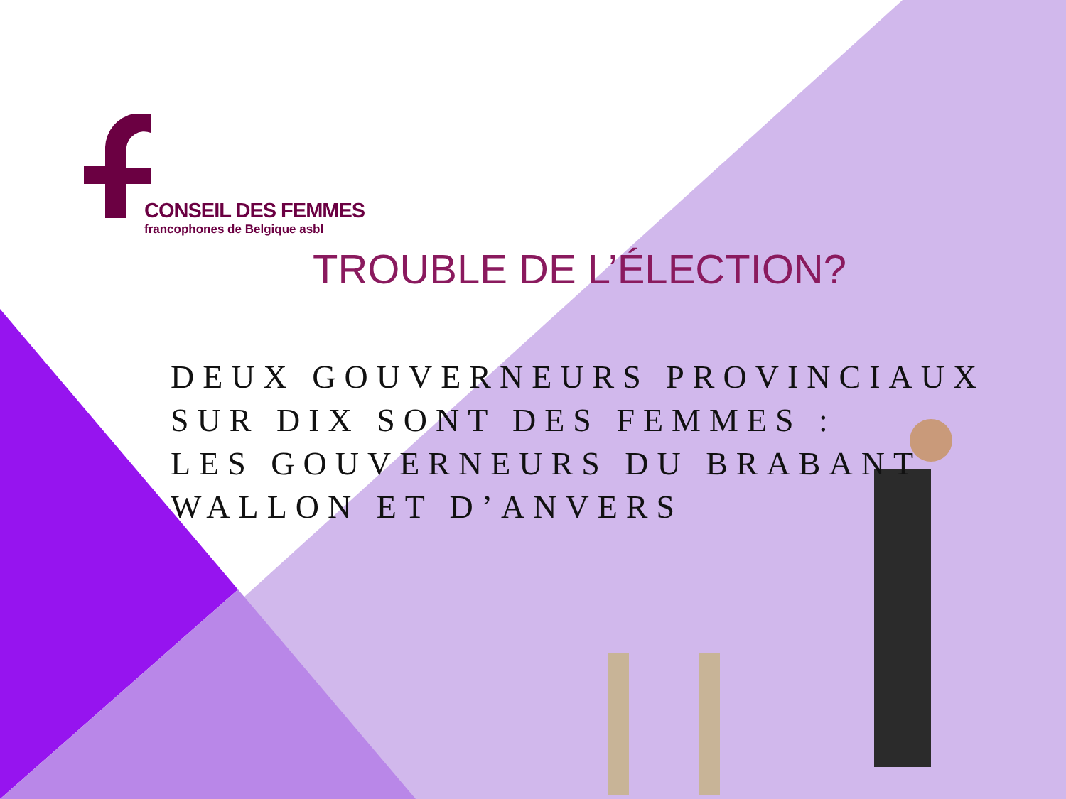CONSEIL DES FEMMES
francophones de Belgique asbl
TROUBLE DE L’ÉLECTION?
DEUX GOUVERNEURS PROVINCIAUX
SUR DIX SONT DES FEMMES :
LES GOUVERNEURS DU BRABANT
WALLON ET D’ANVERS